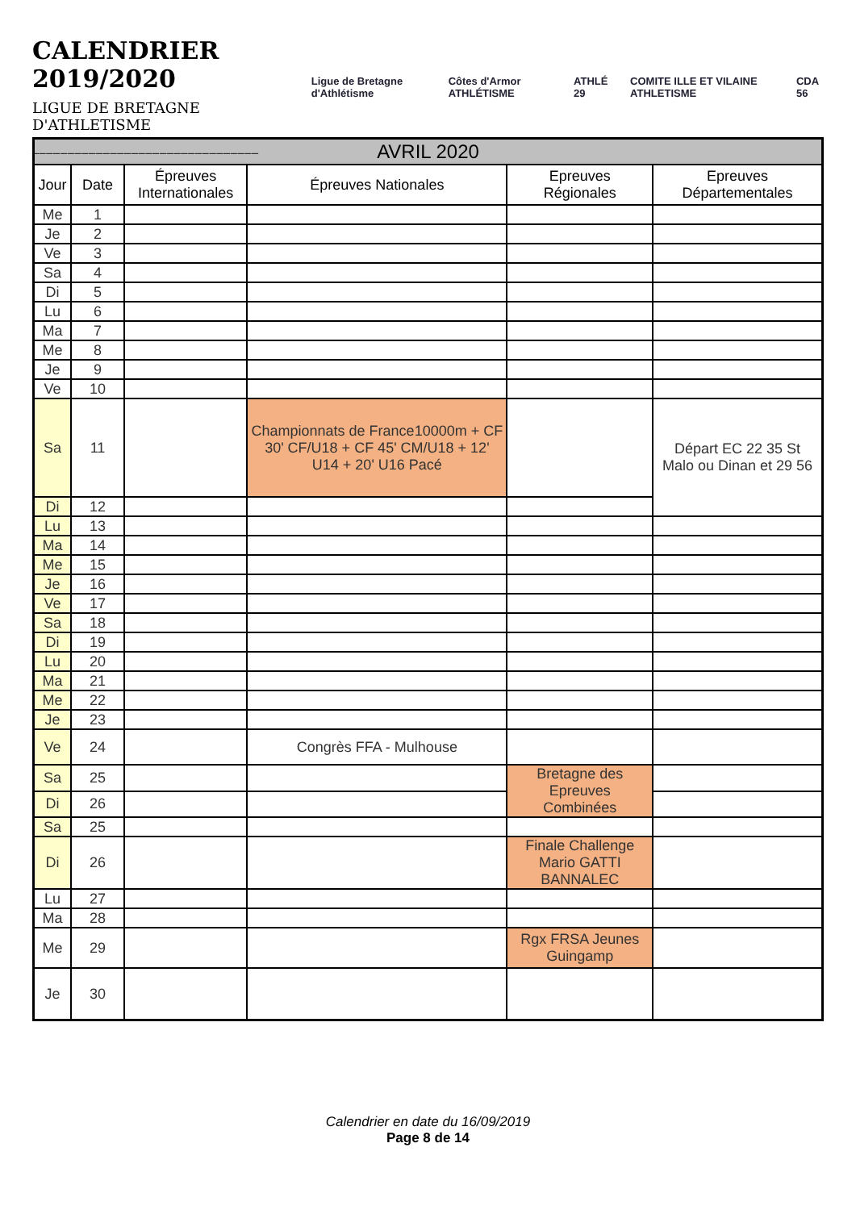CALENDRIER 2019/2020
LIGUE DE BRETAGNE D'ATHLETISME
________________________________
Ligue de Bretagne d'Athlétisme Côtes d'Armor ATHLÉTISME ATHLÉ 29 COMITE ILLE ET VILAINE ATHLETISME CDA 56
| AVRIL 2020 | | | | | |
| --- | --- | --- | --- | --- | --- |
| Jour | Date | Épreuves Internationales | Épreuves Nationales | Epreuves Régionales | Epreuves Départementales |
| Me | 1 | | | | |
| Je | 2 | | | | |
| Ve | 3 | | | | |
| Sa | 4 | | | | |
| Di | 5 | | | | |
| Lu | 6 | | | | |
| Ma | 7 | | | | |
| Me | 8 | | | | |
| Je | 9 | | | | |
| Ve | 10 | | | | |
| Sa | 11 | | Championnats de France10000m + CF 30' CF/U18 + CF 45' CM/U18 + 12' U14 + 20' U16 Pacé | | Départ EC 22 35 St Malo ou Dinan et 29 56 |
| Di | 12 | | | | |
| Lu | 13 | | | | |
| Ma | 14 | | | | |
| Me | 15 | | | | |
| Je | 16 | | | | |
| Ve | 17 | | | | |
| Sa | 18 | | | | |
| Di | 19 | | | | |
| Lu | 20 | | | | |
| Ma | 21 | | | | |
| Me | 22 | | | | |
| Je | 23 | | | | |
| Ve | 24 | | Congrès FFA - Mulhouse | | |
| Sa | 25 | | | Bretagne des Epreuves Combinées | |
| Di | 26 | | | | |
| Sa | 25 | | | | |
| Di | 26 | | | Finale Challenge Mario GATTI BANNALEC | |
| Lu | 27 | | | | |
| Ma | 28 | | | | |
| Me | 29 | | | Rgx FRSA Jeunes Guingamp | |
| Je | 30 | | | | |
Calendrier en date du 16/09/2019
Page 8 de 14